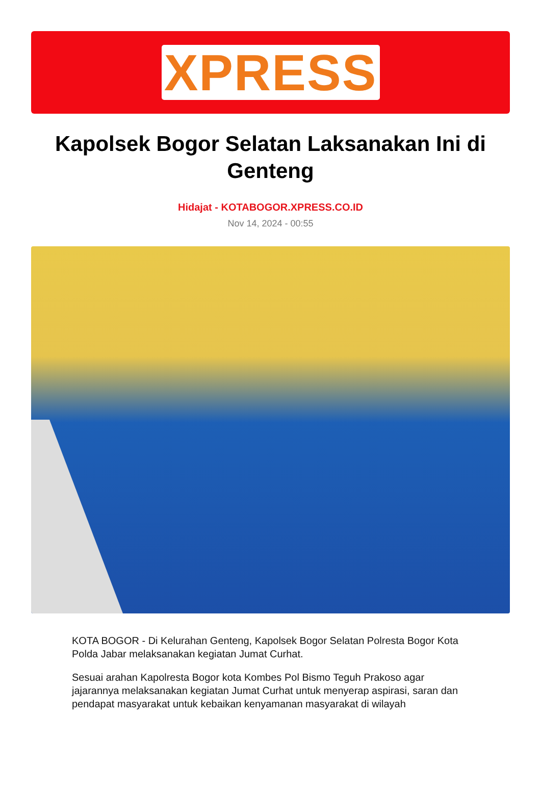XPRESS
Kapolsek Bogor Selatan Laksanakan Ini di Genteng
Hidajat - KOTABOGOR.XPRESS.CO.ID
Nov 14, 2024 - 00:55
KOTA BOGOR - Di Kelurahan Genteng, Kapolsek Bogor Selatan Polresta Bogor Kota Polda Jabar melaksanakan kegiatan Jumat Curhat.
Sesuai arahan Kapolresta Bogor kota Kombes Pol Bismo Teguh Prakoso agar jajarannya melaksanakan kegiatan Jumat Curhat untuk menyerap aspirasi, saran dan pendapat masyarakat untuk kebaikan kenyamanan masyarakat di wilayah